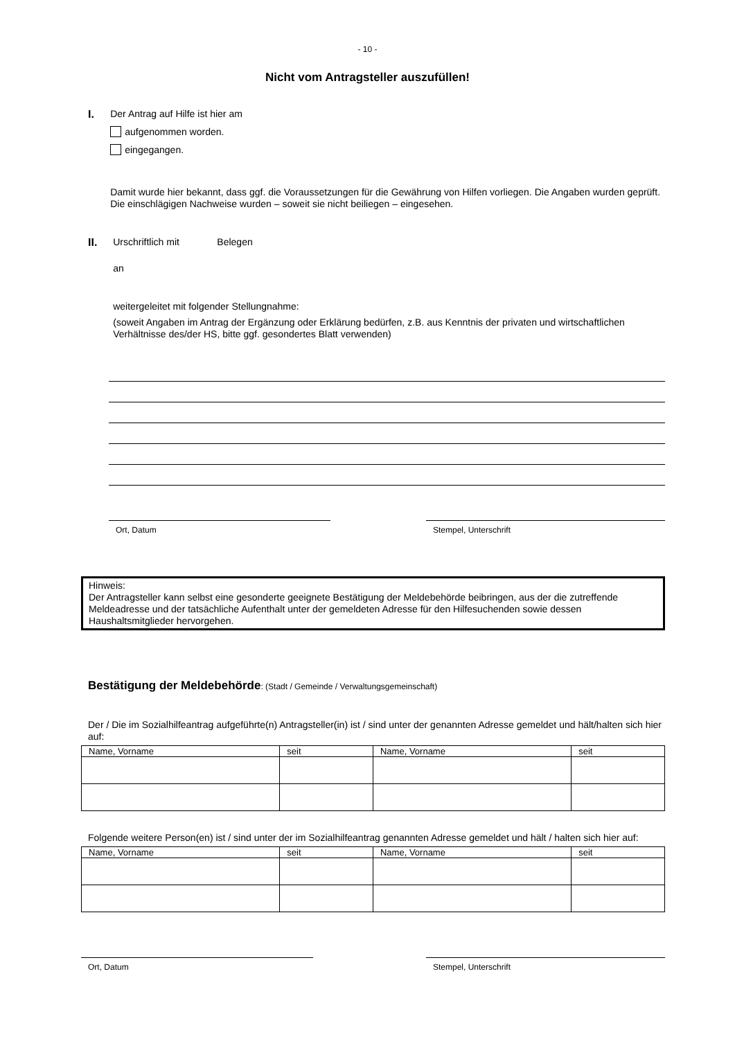- 10 -
Nicht vom Antragsteller auszufüllen!
I.
Der Antrag auf Hilfe ist hier am
aufgenommen worden.
eingegangen.
Damit wurde hier bekannt, dass ggf. die Voraussetzungen für die Gewährung von Hilfen vorliegen. Die Angaben wurden geprüft. Die einschlägigen Nachweise wurden – soweit sie nicht beiliegen – eingesehen.
II.
Urschriftlich mit Belegen
an
weitergeleitet mit folgender Stellungnahme:
(soweit Angaben im Antrag der Ergänzung oder Erklärung bedürfen, z.B. aus Kenntnis der privaten und wirtschaftlichen Verhältnisse des/der HS, bitte ggf. gesondertes Blatt verwenden)
Ort, Datum Stempel, Unterschrift
Hinweis:
Der Antragsteller kann selbst eine gesonderte geeignete Bestätigung der Meldebehörde beibringen, aus der die zutreffende Meldeadresse und der tatsächliche Aufenthalt unter der gemeldeten Adresse für den Hilfesuchenden sowie dessen Haushaltsmitglieder hervorgehen.
Bestätigung der Meldebehörde: (Stadt / Gemeinde / Verwaltungsgemeinschaft)
Der / Die im Sozialhilfeantrag aufgeführte(n) Antragsteller(in) ist / sind unter der genannten Adresse gemeldet und hält/halten sich hier auf:
| Name, Vorname | seit | Name, Vorname | seit |
| --- | --- | --- | --- |
Folgende weitere Person(en) ist / sind unter der im Sozialhilfeantrag genannten Adresse gemeldet und hält / halten sich hier auf:
| Name, Vorname | seit | Name, Vorname | seit |
| --- | --- | --- | --- |
Ort, Datum Stempel, Unterschrift